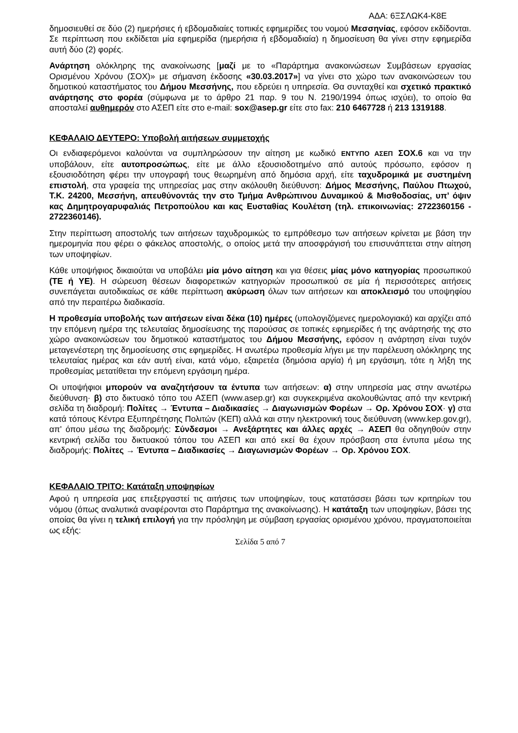ΑΔΑ: 6ΞΣΛΩΚ4-Κ8Ε
δημοσιευθεί σε δύο (2) ημερήσιες ή εβδομαδιαίες τοπικές εφημερίδες του νομού Μεσσηνίας, εφόσον εκδίδονται. Σε περίπτωση που εκδίδεται μία εφημερίδα (ημερήσια ή εβδομαδιαία) η δημοσίευση θα γίνει στην εφημερίδα αυτή δύο (2) φορές.
Ανάρτηση ολόκληρης της ανακοίνωσης [μαζί με το «Παράρτημα ανακοινώσεων Συμβάσεων εργασίας Ορισμένου Χρόνου (ΣΟΧ)» με σήμανση έκδοσης «30.03.2017»] να γίνει στο χώρο των ανακοινώσεων του δημοτικού καταστήματος του Δήμου Μεσσήνης, που εδρεύει η υπηρεσία. Θα συνταχθεί και σχετικό πρακτικό ανάρτησης στο φορέα (σύμφωνα με το άρθρο 21 παρ. 9 του Ν. 2190/1994 όπως ισχύει), το οποίο θα αποσταλεί αυθημερόν στο ΑΣΕΠ είτε στο e-mail: sox@asep.gr είτε στο fax: 210 6467728 ή 213 1319188.
ΚΕΦΑΛΑΙΟ ΔΕΥΤΕΡΟ: Υποβολή αιτήσεων συμμετοχής
Οι ενδιαφερόμενοι καλούνται να συμπληρώσουν την αίτηση με κωδικό ΕΝΤΥΠΟ ΑΣΕΠ ΣΟΧ.6 και να την υποβάλουν, είτε αυτοπροσώπως, είτε με άλλο εξουσιοδοτημένο από αυτούς πρόσωπο, εφόσον η εξουσιοδότηση φέρει την υπογραφή τους θεωρημένη από δημόσια αρχή, είτε ταχυδρομικά με συστημένη επιστολή, στα γραφεία της υπηρεσίας μας στην ακόλουθη διεύθυνση: Δήμος Μεσσήνης, Παύλου Πτωχού, Τ.Κ. 24200, Μεσσήνη, απευθύνοντάς την στο Τμήμα Ανθρώπινου Δυναμικού & Μισθοδοσίας, υπ’ όψιν κας Δημητρογαρυφαλιάς Πετροπούλου και κας Ευσταθίας Κουλέτση (τηλ. επικοινωνίας: 2722360156 - 2722360146).
Στην περίπτωση αποστολής των αιτήσεων ταχυδρομικώς το εμπρόθεσμο των αιτήσεων κρίνεται με βάση την ημερομηνία που φέρει ο φάκελος αποστολής, ο οποίος μετά την αποσφράγισή του επισυνάπτεται στην αίτηση των υποψηφίων.
Κάθε υποψήφιος δικαιούται να υποβάλει μία μόνο αίτηση και για θέσεις μίας μόνο κατηγορίας προσωπικού (ΤΕ ή ΥΕ). Η σώρευση θέσεων διαφορετικών κατηγοριών προσωπικού σε μία ή περισσότερες αιτήσεις συνεπάγεται αυτοδικαίως σε κάθε περίπτωση ακύρωση όλων των αιτήσεων και αποκλεισμό του υποψηφίου από την περαιτέρω διαδικασία.
Η προθεσμία υποβολής των αιτήσεων είναι δέκα (10) ημέρες (υπολογιζόμενες ημερολογιακά) και αρχίζει από την επόμενη ημέρα της τελευταίας δημοσίευσης της παρούσας σε τοπικές εφημερίδες ή της ανάρτησής της στο χώρο ανακοινώσεων του δημοτικού καταστήματος του Δήμου Μεσσήνης, εφόσον η ανάρτηση είναι τυχόν μεταγενέστερη της δημοσίευσης στις εφημερίδες. Η ανωτέρω προθεσμία λήγει με την παρέλευση ολόκληρης της τελευταίας ημέρας και εάν αυτή είναι, κατά νόμο, εξαιρετέα (δημόσια αργία) ή μη εργάσιμη, τότε η λήξη της προθεσμίας μετατίθεται την επόμενη εργάσιμη ημέρα.
Οι υποψήφιοι μπορούν να αναζητήσουν τα έντυπα των αιτήσεων: α) στην υπηρεσία μας στην ανωτέρω διεύθυνση· β) στο δικτυακό τόπο του ΑΣΕΠ (www.asep.gr) και συγκεκριμένα ακολουθώντας από την κεντρική σελίδα τη διαδρομή: Πολίτες → Έντυπα – Διαδικασίες → Διαγωνισμών Φορέων → Ορ. Χρόνου ΣΟΧ· γ) στα κατά τόπους Κέντρα Εξυπηρέτησης Πολιτών (ΚΕΠ) αλλά και στην ηλεκτρονική τους διεύθυνση (www.kep.gov.gr), απ' όπου μέσω της διαδρομής: Σύνδεσμοι → Ανεξάρτητες και άλλες αρχές → ΑΣΕΠ θα οδηγηθούν στην κεντρική σελίδα του δικτυακού τόπου του ΑΣΕΠ και από εκεί θα έχουν πρόσβαση στα έντυπα μέσω της διαδρομής: Πολίτες → Έντυπα – Διαδικασίες → Διαγωνισμών Φορέων → Ορ. Χρόνου ΣΟΧ.
ΚΕΦΑΛΑΙΟ ΤΡΙΤΟ: Κατάταξη υποψηφίων
Αφού η υπηρεσία μας επεξεργαστεί τις αιτήσεις των υποψηφίων, τους κατατάσσει βάσει των κριτηρίων του νόμου (όπως αναλυτικά αναφέρονται στο Παράρτημα της ανακοίνωσης). Η κατάταξη των υποψηφίων, βάσει της οποίας θα γίνει η τελική επιλογή για την πρόσληψη με σύμβαση εργασίας ορισμένου χρόνου, πραγματοποιείται ως εξής:
Σελίδα 5 από 7